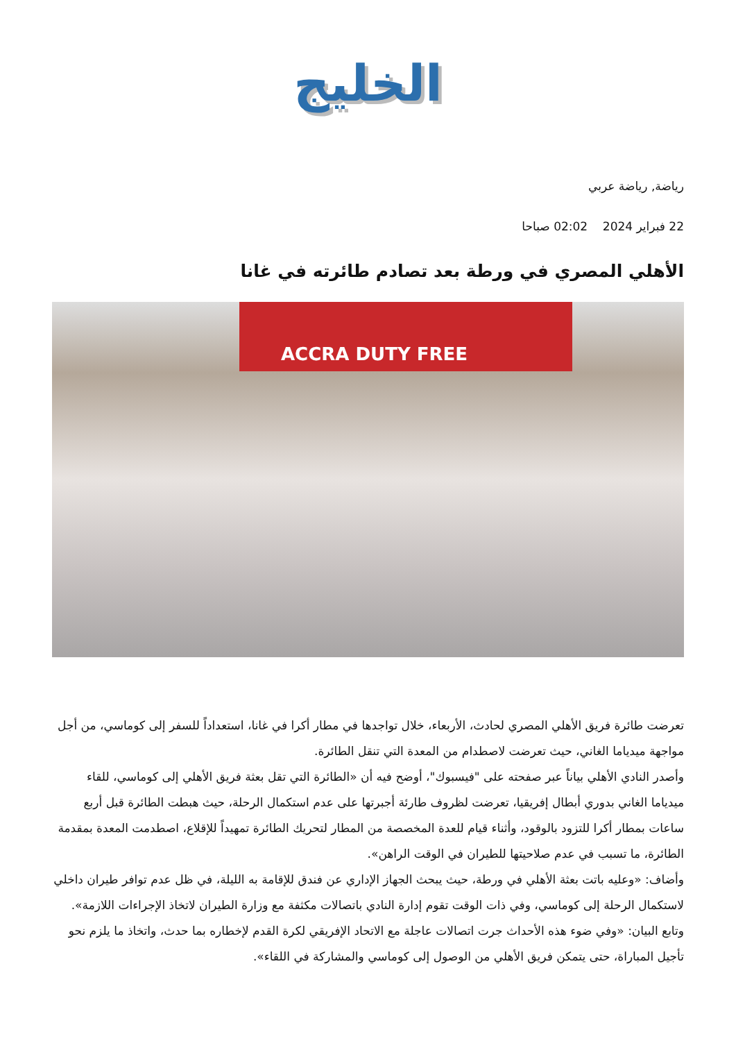الخليج
رياضة, رياضة عربي
22 فبراير 2024 02:02 صباحا
الأهلي المصري في ورطة بعد تصادم طائرته في غانا
ACCRA DUTY FREE
تعرضت طائرة فريق الأهلي المصري لحادث، الأربعاء، خلال تواجدها في مطار أكرا في غانا، استعداداً للسفر إلى كوماسي، من أجل مواجهة ميدياما الغاني، حيث تعرضت لاصطدام من المعدة التي تنقل الطائرة.
وأصدر النادي الأهلي بياناً عبر صفحته على "فيسبوك"، أوضح فيه أن «الطائرة التي تقل بعثة فريق الأهلي إلى كوماسي، للقاء ميدياما الغاني بدوري أبطال إفريقيا، تعرضت لظروف طارئة أجبرتها على عدم استكمال الرحلة، حيث هبطت الطائرة قبل أربع ساعات بمطار أكرا للتزود بالوقود، وأثناء قيام للعدة المخصصة من المطار لتحريك الطائرة تمهيداً للإقلاع، اصطدمت المعدة بمقدمة الطائرة، ما تسبب في عدم صلاحيتها للطيران في الوقت الراهن».
وأضاف: «وعليه باتت بعثة الأهلي في ورطة، حيث يبحث الجهاز الإداري عن فندق للإقامة به الليلة، في ظل عدم توافر طيران داخلي لاستكمال الرحلة إلى كوماسي، وفي ذات الوقت تقوم إدارة النادي باتصالات مكثفة مع وزارة الطيران لاتخاذ الإجراءات اللازمة».
وتابع البيان: «وفي ضوء هذه الأحداث جرت اتصالات عاجلة مع الاتحاد الإفريقي لكرة القدم لإخطاره بما حدث، واتخاذ ما يلزم نحو تأجيل المباراة، حتى يتمكن فريق الأهلي من الوصول إلى كوماسي والمشاركة في اللقاء».